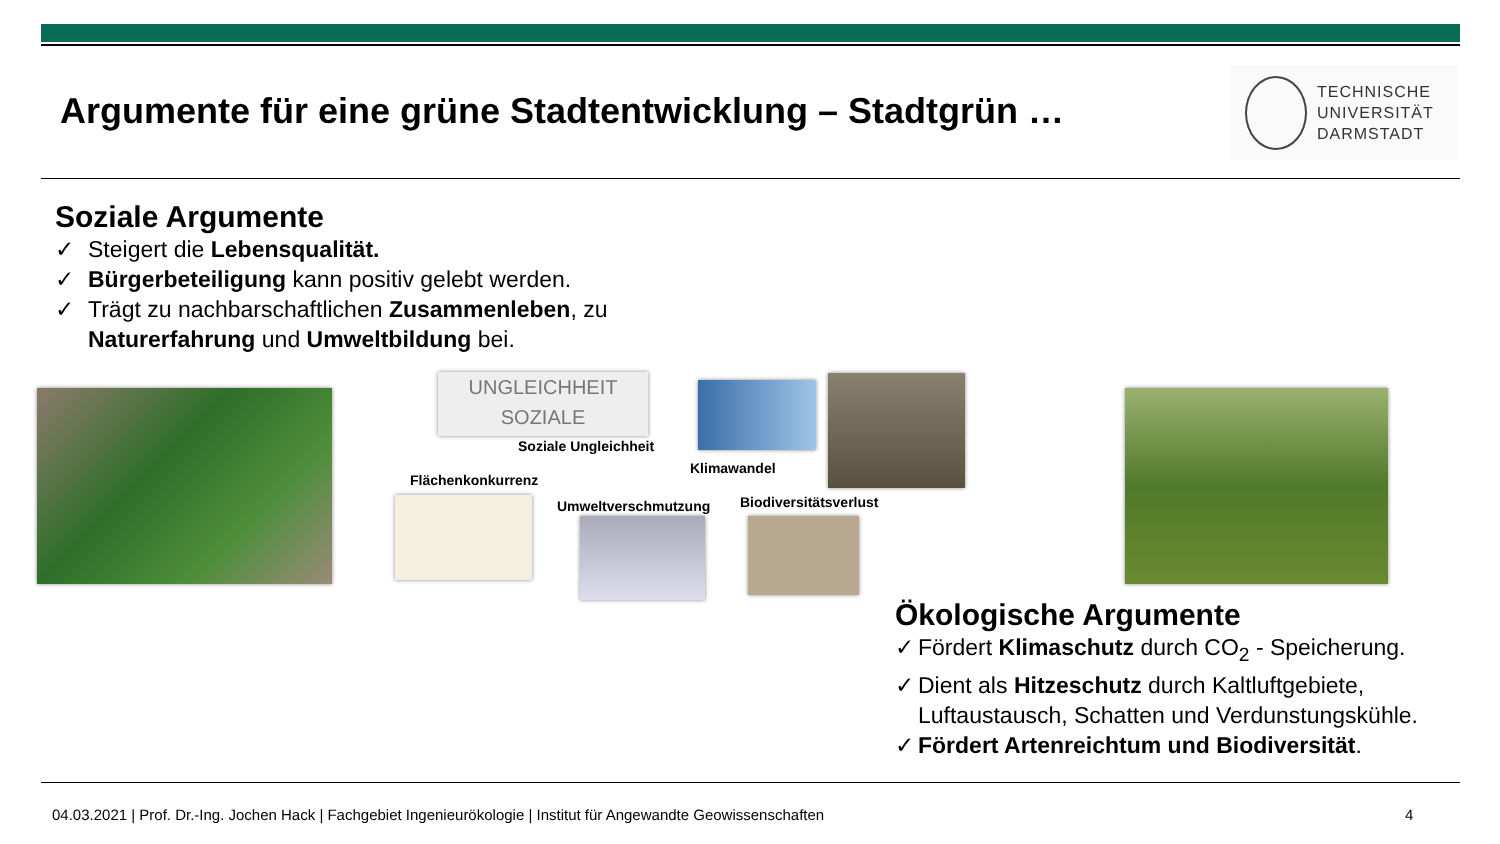Argumente für eine grüne Stadtentwicklung – Stadtgrün …
TECHNISCHE
UNIVERSITÄT
DARMSTADT
Soziale Argumente
✓ Steigert die Lebensqualität.
✓ Bürgerbeteiligung kann positiv gelebt werden.
✓ Trägt zu nachbarschaftlichen Zusammenleben, zu Naturerfahrung und Umweltbildung bei.
UNGLEICHHEIT
SOZIALE
Soziale Ungleichheit
Klimawandel
Flächenkonkurrenz
Umweltverschmutzung Biodiversitätsverlust
Ökologische Argumente
✓ Fördert Klimaschutz durch CO<sub>2</sub> - Speicherung.
✓ Dient als Hitzeschutz durch Kaltluftgebiete, Luftaustausch, Schatten und Verdunstungskühle.
✓ Fördert Artenreichtum und Biodiversität.
04.03.2021 | Prof. Dr.-Ing. Jochen Hack | Fachgebiet Ingenieurökologie | Institut für Angewandte Geowissenschaften
4